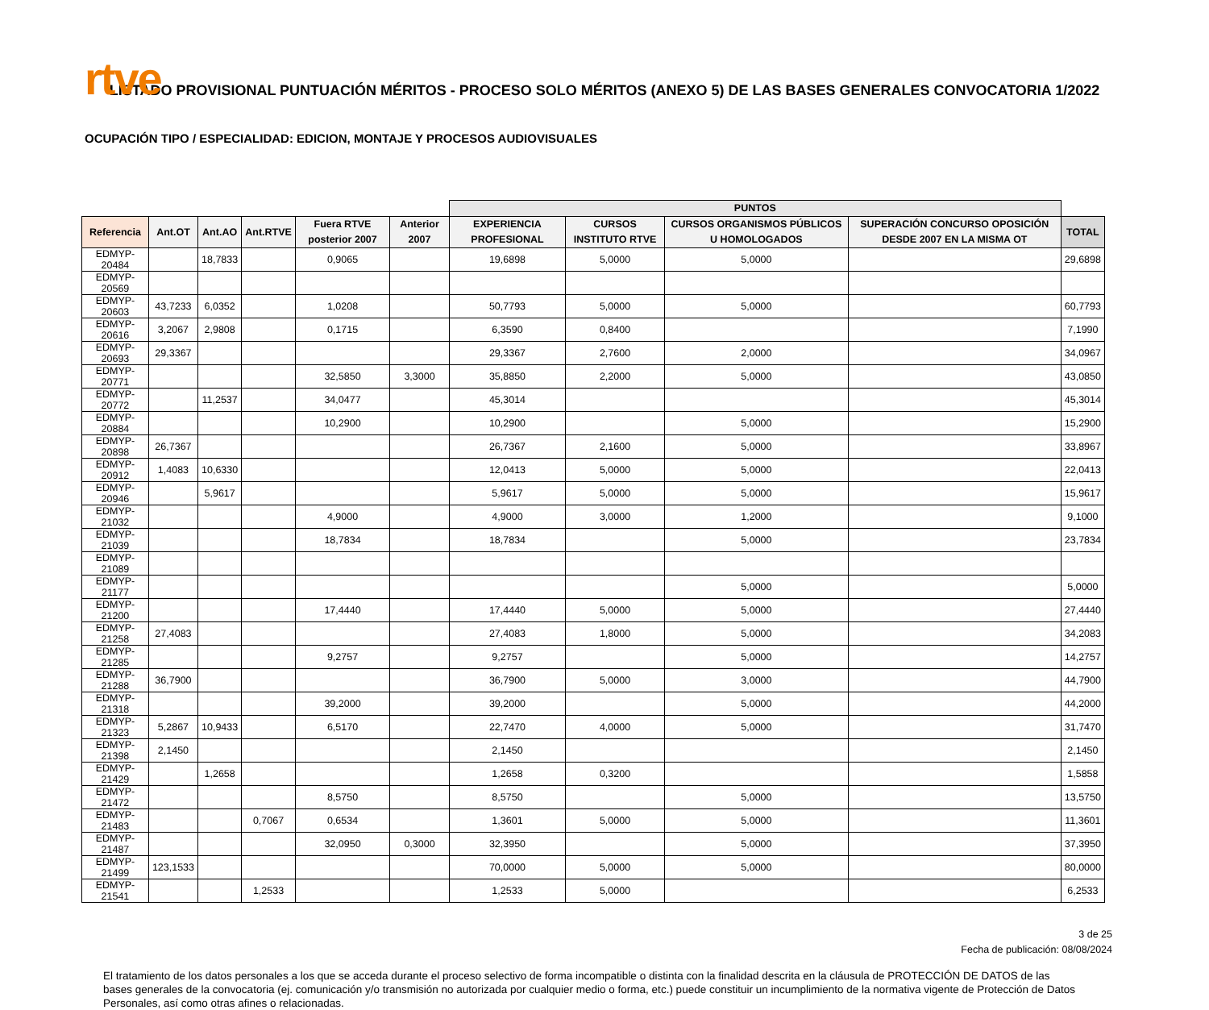rtve
LISTADO PROVISIONAL PUNTUACIÓN MÉRITOS - PROCESO SOLO MÉRITOS (ANEXO 5) DE LAS BASES GENERALES CONVOCATORIA 1/2022
OCUPACIÓN TIPO / ESPECIALIDAD: EDICION, MONTAJE Y PROCESOS AUDIOVISUALES
| | | | | | | PUNTOS | | | | |
| Referencia | Ant.OT | Ant.AO | Ant.RTVE | Fuera RTVE posterior 2007 | Anterior 2007 | EXPERIENCIA PROFESIONAL | CURSOS INSTITUTO RTVE | CURSOS ORGANISMOS PÚBLICOS U HOMOLOGADOS | SUPERACIÓN CONCURSO OPOSICIÓN DESDE 2007 EN LA MISMA OT | TOTAL |
| EDMYP-20484 | | 18,7833 | | 0,9065 | | 19,6898 | 5,0000 | 5,0000 | | 29,6898 |
| EDMYP-20569 | | | | | | | | | | |
| EDMYP-20603 | 43,7233 | 6,0352 | | 1,0208 | | 50,7793 | 5,0000 | 5,0000 | | 60,7793 |
| EDMYP-20616 | 3,2067 | 2,9808 | | 0,1715 | | 6,3590 | 0,8400 | | | 7,1990 |
| EDMYP-20693 | 29,3367 | | | | | 29,3367 | 2,7600 | 2,0000 | | 34,0967 |
| EDMYP-20771 | | | | 32,5850 | 3,3000 | 35,8850 | 2,2000 | 5,0000 | | 43,0850 |
| EDMYP-20772 | | 11,2537 | | 34,0477 | | 45,3014 | | | | 45,3014 |
| EDMYP-20884 | | | | 10,2900 | | 10,2900 | | 5,0000 | | 15,2900 |
| EDMYP-20898 | 26,7367 | | | | | 26,7367 | 2,1600 | 5,0000 | | 33,8967 |
| EDMYP-20912 | 1,4083 | 10,6330 | | | | 12,0413 | 5,0000 | 5,0000 | | 22,0413 |
| EDMYP-20946 | | 5,9617 | | | | 5,9617 | 5,0000 | 5,0000 | | 15,9617 |
| EDMYP-21032 | | | | 4,9000 | | 4,9000 | 3,0000 | 1,2000 | | 9,1000 |
| EDMYP-21039 | | | | 18,7834 | | 18,7834 | | 5,0000 | | 23,7834 |
| EDMYP-21089 | | | | | | | | | | |
| EDMYP-21177 | | | | | | | | 5,0000 | | 5,0000 |
| EDMYP-21200 | | | | 17,4440 | | 17,4440 | 5,0000 | 5,0000 | | 27,4440 |
| EDMYP-21258 | 27,4083 | | | | | 27,4083 | 1,8000 | 5,0000 | | 34,2083 |
| EDMYP-21285 | | | | 9,2757 | | 9,2757 | | 5,0000 | | 14,2757 |
| EDMYP-21288 | 36,7900 | | | | | 36,7900 | 5,0000 | 3,0000 | | 44,7900 |
| EDMYP-21318 | | | | 39,2000 | | 39,2000 | | 5,0000 | | 44,2000 |
| EDMYP-21323 | 5,2867 | 10,9433 | | 6,5170 | | 22,7470 | 4,0000 | 5,0000 | | 31,7470 |
| EDMYP-21398 | 2,1450 | | | | | 2,1450 | | | | 2,1450 |
| EDMYP-21429 | | 1,2658 | | | | 1,2658 | 0,3200 | | | 1,5858 |
| EDMYP-21472 | | | | 8,5750 | | 8,5750 | | 5,0000 | | 13,5750 |
| EDMYP-21483 | | | 0,7067 | 0,6534 | | 1,3601 | 5,0000 | 5,0000 | | 11,3601 |
| EDMYP-21487 | | | | 32,0950 | 0,3000 | 32,3950 | | 5,0000 | | 37,3950 |
| EDMYP-21499 | 123,1533 | | | | | 70,0000 | 5,0000 | 5,0000 | | 80,0000 |
| EDMYP-21541 | | | 1,2533 | | | 1,2533 | 5,0000 | | | 6,2533 |
3 de 25
Fecha de publicación: 08/08/2024
El tratamiento de los datos personales a los que se acceda durante el proceso selectivo de forma incompatible o distinta con la finalidad descrita en la cláusula de PROTECCIÓN DE DATOS de las bases generales de la convocatoria (ej. comunicación y/o transmisión no autorizada por cualquier medio o forma, etc.) puede constituir un incumplimiento de la normativa vigente de Protección de Datos Personales, así como otras afines o relacionadas.